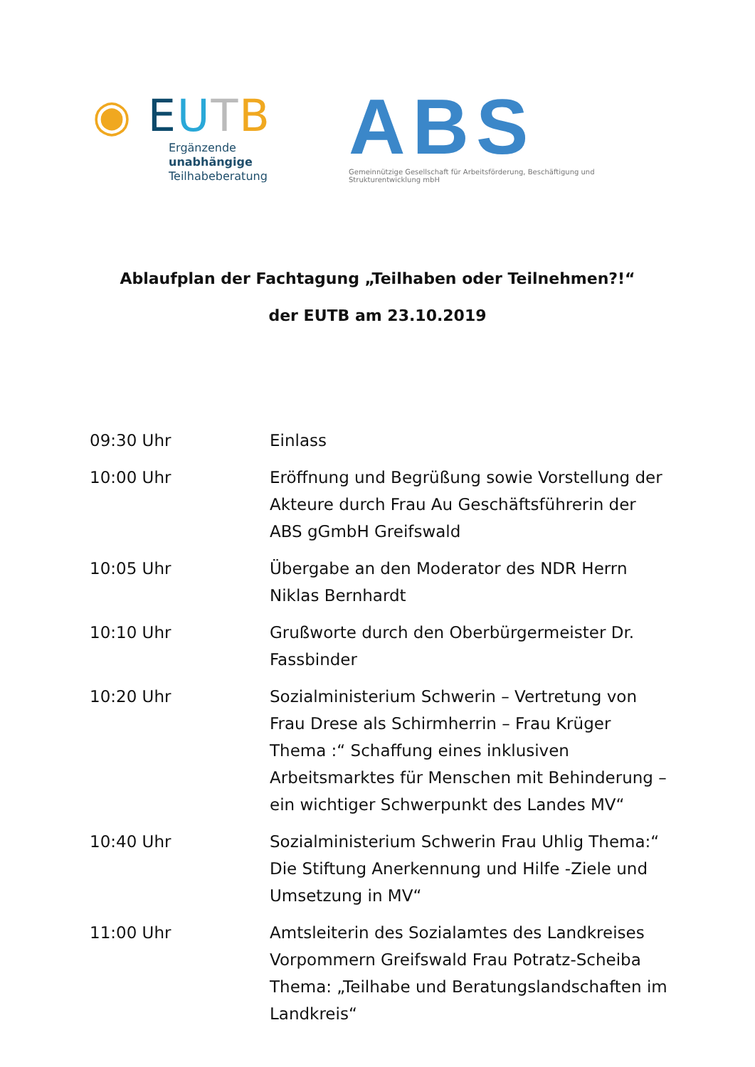◉ EUTB
Ergänzende unabhängige
Teilhabeberatung
ABS
Gemeinnützige Gesellschaft für Arbeitsförderung, Beschäftigung und Strukturentwicklung mbH
Ablaufplan der Fachtagung „Teilhaben oder Teilnehmen?!“
der EUTB am 23.10.2019
| 09:30 Uhr | Einlass |
| 10:00 Uhr | Eröffnung und Begrüßung sowie Vorstellung der Akteure durch Frau Au Geschäftsführerin der ABS gGmbH Greifswald |
| 10:05 Uhr | Übergabe an den Moderator des NDR Herrn Niklas Bernhardt |
| 10:10 Uhr | Grußworte durch den Oberbürgermeister Dr. Fassbinder |
| 10:20 Uhr | Sozialministerium Schwerin – Vertretung von Frau Drese als Schirmherrin – Frau Krüger Thema :“ Schaffung eines inklusiven Arbeitsmarktes für Menschen mit Behinderung – ein wichtiger Schwerpunkt des Landes MV“ |
| 10:40 Uhr | Sozialministerium Schwerin Frau Uhlig Thema:“ Die Stiftung Anerkennung und Hilfe -Ziele und Umsetzung in MV“ |
| 11:00 Uhr | Amtsleiterin des Sozialamtes des Landkreises Vorpommern Greifswald Frau Potratz-Scheiba Thema: „Teilhabe und Beratungslandschaften im Landkreis“ |